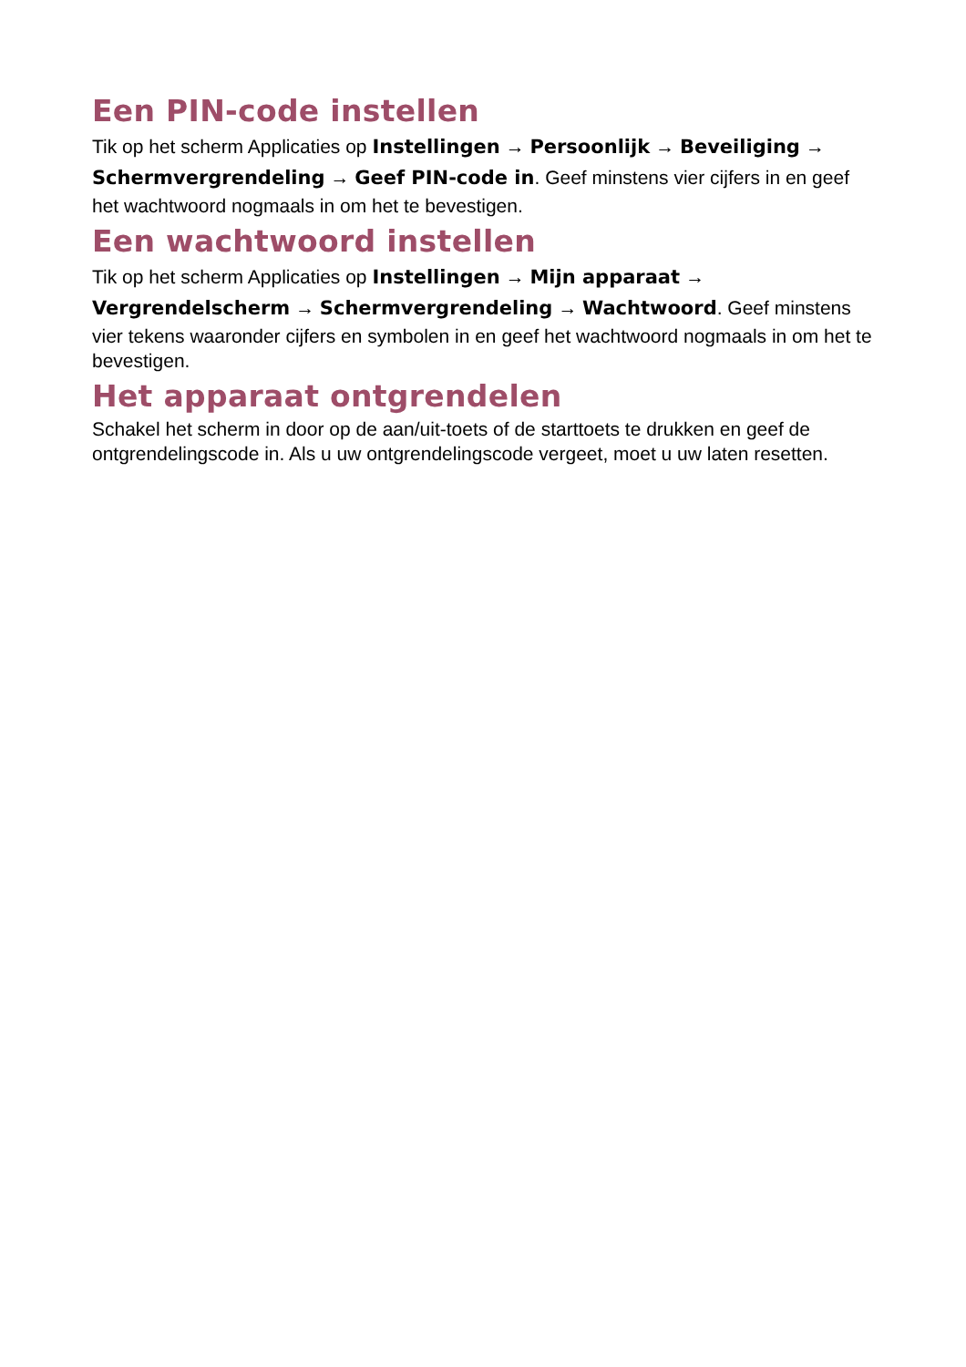Een PIN-code instellen
Tik op het scherm Applicaties op Instellingen → Persoonlijk → Beveiliging → Schermvergrendeling → Geef PIN-code in. Geef minstens vier cijfers in en geef het wachtwoord nogmaals in om het te bevestigen.
Een wachtwoord instellen
Tik op het scherm Applicaties op Instellingen → Mijn apparaat → Vergrendelscherm → Schermvergrendeling → Wachtwoord. Geef minstens vier tekens waaronder cijfers en symbolen in en geef het wachtwoord nogmaals in om het te bevestigen.
Het apparaat ontgrendelen
Schakel het scherm in door op de aan/uit-toets of de starttoets te drukken en geef de ontgrendelingscode in. Als u uw ontgrendelingscode vergeet, moet u uw laten resetten.